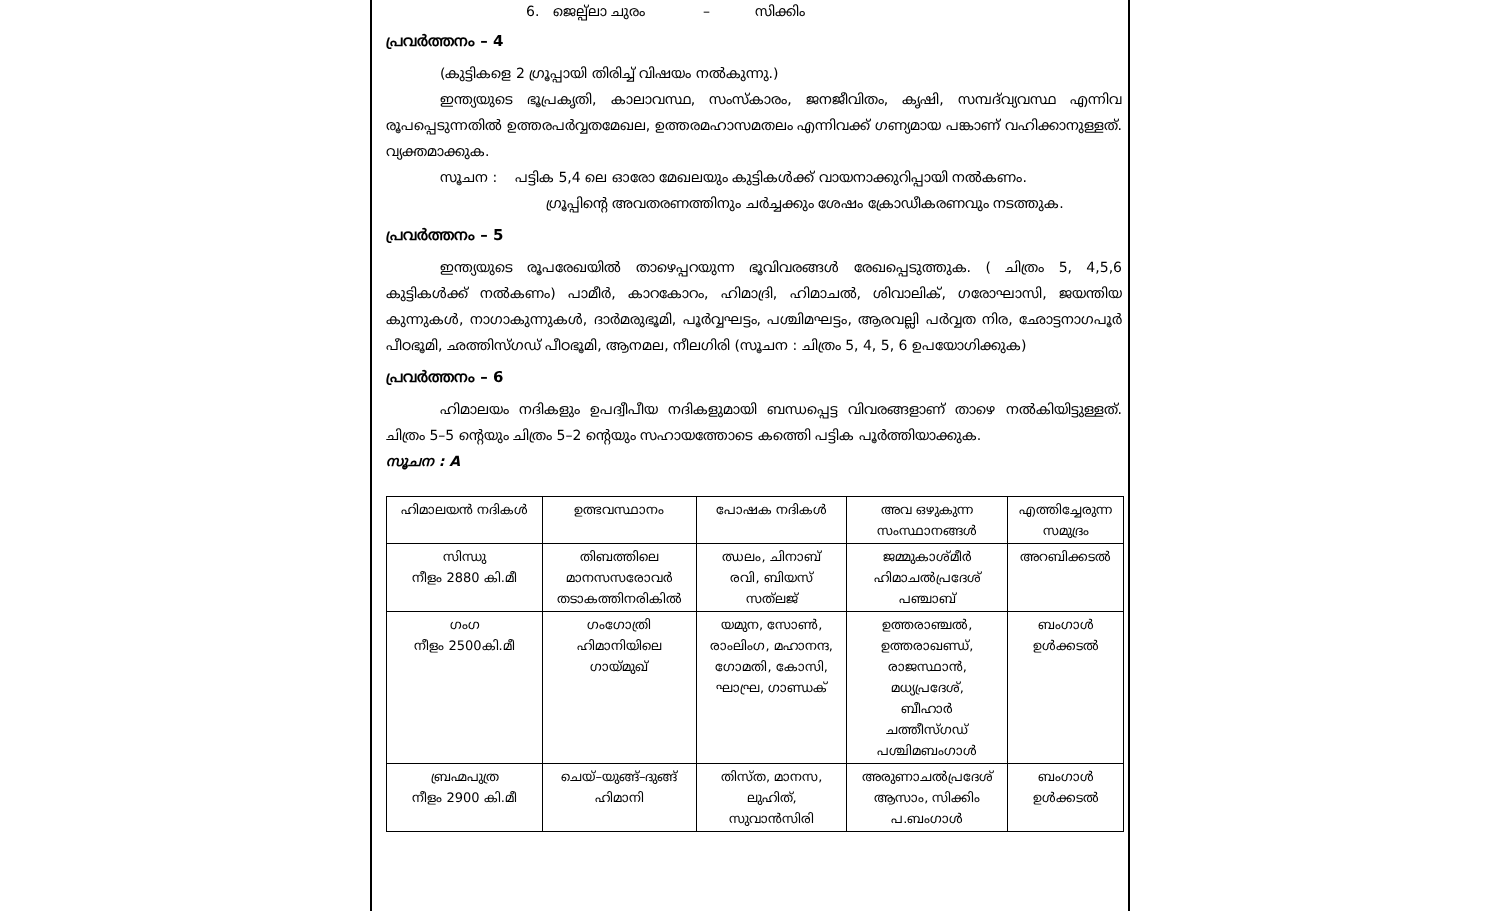6. ജെല്പ്ലാ ചുരം – സിക്കിം
പ്രവർത്തനം – 4
(കുട്ടികളെ 2 ഗ്രൂപ്പായി തിരിച്ച് വിഷയം നൽകുന്നു.)
ഇന്ത്യയുടെ ഭൂപ്രകൃതി, കാലാവസ്ഥ, സംസ്കാരം, ജനജീവിതം, കൃഷി, സമ്പദ്‌വ്യവസ്ഥ എന്നിവ രൂപപ്പെടുന്നതിൽ ഉത്തരപർവ്വതമേഖല, ഉത്തരമഹാസമതലം എന്നിവക്ക് ഗണ്യമായ പങ്കാണ് വഹിക്കാനുള്ളത്. വ്യക്തമാക്കുക.
സൂചന : പട്ടിക 5,4 ലെ ഓരോ മേഖലയും കുട്ടികൾക്ക് വായനാക്കുറിപ്പായി നൽകണം.
ഗ്രൂപ്പിന്റെ അവതരണത്തിനും ചർച്ചക്കും ശേഷം ക്രോഡീകരണവും നടത്തുക.
പ്രവർത്തനം – 5
ഇന്ത്യയുടെ രൂപരേഖയിൽ താഴെപ്പറയുന്ന ഭൂവിവരങ്ങൾ രേഖപ്പെടുത്തുക. ( ചിത്രം 5, 4,5,6 കുട്ടികൾക്ക് നൽകണം) പാമീർ, കാറകോറം, ഹിമാദ്രി, ഹിമാചൽ, ശിവാലിക്, ഗരോഘാസി, ജയന്തിയ കുന്നുകൾ, നാഗാകുന്നുകൾ, ദാർമരുഭൂമി, പൂർവ്വഘട്ടം, പശ്ചിമഘട്ടം, ആരവല്ലി പർവ്വത നിര, ഛോട്ടനാഗപൂർ പീഠഭൂമി, ഛത്തിസ്ഗഡ് പീഠഭൂമി, ആനമല, നീലഗിരി (സൂചന : ചിത്രം 5, 4, 5, 6 ഉപയോഗിക്കുക)
പ്രവർത്തനം – 6
ഹിമാലയം നദികളും ഉപദ്വീപീയ നദികളുമായി ബന്ധപ്പെട്ട വിവരങ്ങളാണ് താഴെ നൽകിയിട്ടുള്ളത്. ചിത്രം 5–5 ന്റെയും ചിത്രം 5–2 ന്റെയും സഹായത്തോടെ കത്തെി പട്ടിക പൂർത്തിയാക്കുക.
സൂചന : A
| ഹിമാലയൻ നദികൾ | ഉത്ഭവസ്ഥാനം | പോഷക നദികൾ | അവ ഒഴുകുന്ന സംസ്ഥാനങ്ങൾ | എത്തിച്ചേരുന്ന സമുദ്രം |
| സിന്ധു നീളം 2880 കി.മീ | തിബത്തിലെ മാനസസരോവർ തടാകത്തിനരികിൽ | ഝലം, ചിനാബ് രവി, ബിയസ് സത്‌ലജ് | ജമ്മുകാശ്മീർ ഹിമാചൽപ്രദേശ് പഞ്ചാബ് | അറബിക്കടൽ |
| ഗംഗ നീളം 2500കി.മീ | ഗംഗോത്രി ഹിമാനിയിലെ ഗായ്മുഖ് | യമുന, സോൺ, രാംലിംഗ, മഹാനന്ദ, ഗോമതി, കോസി, ഘാഘ്ര, ഗാണ്ഡക് | ഉത്തരാഞ്ചൽ, ഉത്തരാഖണ്ഡ്, രാജസ്ഥാൻ, മധ്യപ്രദേശ്, ബീഹാർ ചത്തീസ്ഗഡ് പശ്ചിമബംഗാൾ | ബംഗാൾ ഉൾക്കടൽ |
| ബ്രഹ്മപുത്ര നീളം 2900 കി.മീ | ചെയ്–യുങ്ങ്–ദുങ്ങ് ഹിമാനി | തിസ്ത, മാനസ, ലുഹിത്, സുവാൻസിരി | അരുണാചൽപ്രദേശ് ആസാം, സിക്കിം പ.ബംഗാൾ | ബംഗാൾ ഉൾക്കടൽ |